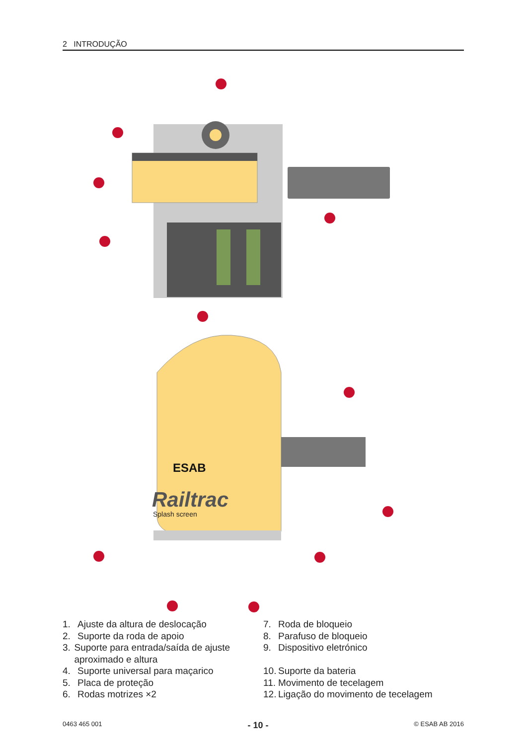2 INTRODUÇÃO
ESAB
Railtrac
Splash screen
1. Ajuste da altura de deslocação
2. Suporte da roda de apoio
3. Suporte para entrada/saída de ajuste aproximado e altura
4. Suporte universal para maçarico
5. Placa de proteção
6. Rodas motrizes ×2
7. Roda de bloqueio
8. Parafuso de bloqueio
9. Dispositivo eletrónico
10. Suporte da bateria
11. Movimento de tecelagem
12. Ligação do movimento de tecelagem
0463 465 001 - 10 - © ESAB AB 2016